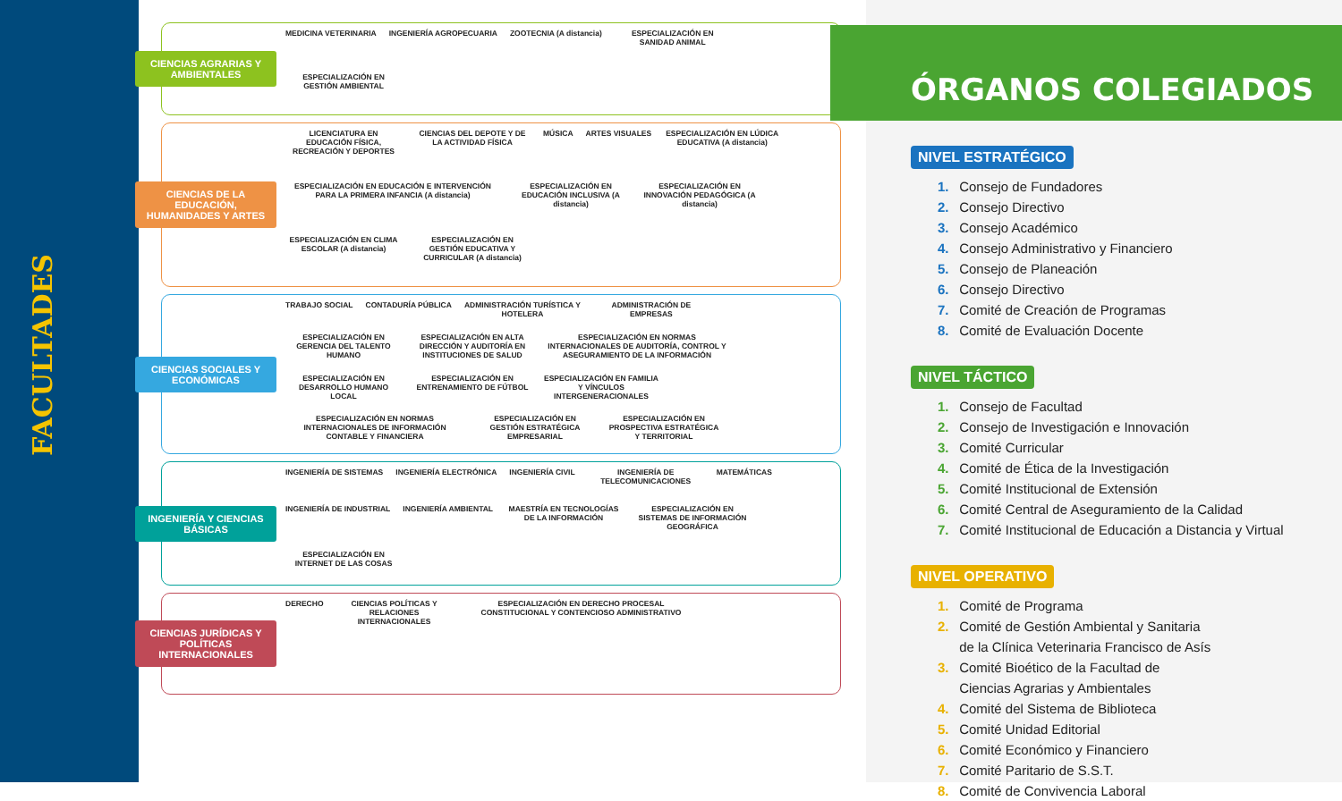FACULTADES
CIENCIAS AGRARIAS Y AMBIENTALES
MEDICINA VETERINARIA INGENIERÍA AGROPECUARIA ZOOTECNIA (A distancia) ESPECIALIZACIÓN EN SANIDAD ANIMAL ESPECIALIZACIÓN EN GESTIÓN AMBIENTAL
CIENCIAS DE LA EDUCACIÓN, HUMANIDADES Y ARTES
LICENCIATURA EN EDUCACIÓN FÍSICA, RECREACIÓN Y DEPORTES CIENCIAS DEL DEPOTE Y DE LA ACTIVIDAD FÍSICA MÚSICA ARTES VISUALES ESPECIALIZACIÓN EN LÚDICA EDUCATIVA (A distancia) ESPECIALIZACIÓN EN EDUCACIÓN E INTERVENCIÓN PARA LA PRIMERA INFANCIA (A distancia) ESPECIALIZACIÓN EN EDUCACIÓN INCLUSIVA (A distancia) ESPECIALIZACIÓN EN INNOVACIÓN PEDAGÓGICA (A distancia) ESPECIALIZACIÓN EN CLIMA ESCOLAR (A distancia) ESPECIALIZACIÓN EN GESTIÓN EDUCATIVA Y CURRICULAR (A distancia)
CIENCIAS SOCIALES Y ECONÓMICAS
TRABAJO SOCIAL CONTADURÍA PÚBLICA ADMINISTRACIÓN TURÍSTICA Y HOTELERA ADMINISTRACIÓN DE EMPRESAS ESPECIALIZACIÓN EN GERENCIA DEL TALENTO HUMANO ESPECIALIZACIÓN EN ALTA DIRECCIÓN Y AUDITORÍA EN INSTITUCIONES DE SALUD ESPECIALIZACIÓN EN NORMAS INTERNACIONALES DE AUDITORÍA, CONTROL Y ASEGURAMIENTO DE LA INFORMACIÓN ESPECIALIZACIÓN EN DESARROLLO HUMANO LOCAL ESPECIALIZACIÓN EN ENTRENAMIENTO DE FÚTBOL ESPECIALIZACIÓN EN FAMILIA Y VÍNCULOS INTERGENERACIONALES ESPECIALIZACIÓN EN NORMAS INTERNACIONALES DE INFORMACIÓN CONTABLE Y FINANCIERA ESPECIALIZACIÓN EN GESTIÓN ESTRATÉGICA EMPRESARIAL ESPECIALIZACIÓN EN PROSPECTIVA ESTRATÉGICA Y TERRITORIAL
INGENIERÍA Y CIENCIAS BÁSICAS
INGENIERÍA DE SISTEMAS INGENIERÍA ELECTRÓNICA INGENIERÍA CIVIL INGENIERÍA DE TELECOMUNICACIONES MATEMÁTICAS INGENIERÍA DE INDUSTRIAL INGENIERÍA AMBIENTAL MAESTRÍA EN TECNOLOGÍAS DE LA INFORMACIÓN ESPECIALIZACIÓN EN SISTEMAS DE INFORMACIÓN GEOGRÁFICA ESPECIALIZACIÓN EN INTERNET DE LAS COSAS
CIENCIAS JURÍDICAS Y POLÍTICAS INTERNACIONALES
DERECHO CIENCIAS POLÍTICAS Y RELACIONES INTERNACIONALES ESPECIALIZACIÓN EN DERECHO PROCESAL CONSTITUCIONAL Y CONTENCIOSO ADMINISTRATIVO
ÓRGANOS COLEGIADOS
NIVEL ESTRATÉGICO
1. Consejo de Fundadores
2. Consejo Directivo
3. Consejo Académico
4. Consejo Administrativo y Financiero
5. Consejo de Planeación
6. Consejo Directivo
7. Comité de Creación de Programas
8. Comité de Evaluación Docente
NIVEL TÁCTICO
1. Consejo de Facultad
2. Consejo de Investigación e Innovación
3. Comité Curricular
4. Comité de Ética de la Investigación
5. Comité Institucional de Extensión
6. Comité Central de Aseguramiento de la Calidad
7. Comité Institucional de Educación a Distancia y Virtual
NIVEL OPERATIVO
1. Comité de Programa
2. Comité de Gestión Ambiental y Sanitaria
de la Clínica Veterinaria Francisco de Asís
3. Comité Bioético de la Facultad de
Ciencias Agrarias y Ambientales
4. Comité del Sistema de Biblioteca
5. Comité Unidad Editorial
6. Comité Económico y Financiero
7. Comité Paritario de S.S.T.
8. Comité de Convivencia Laboral